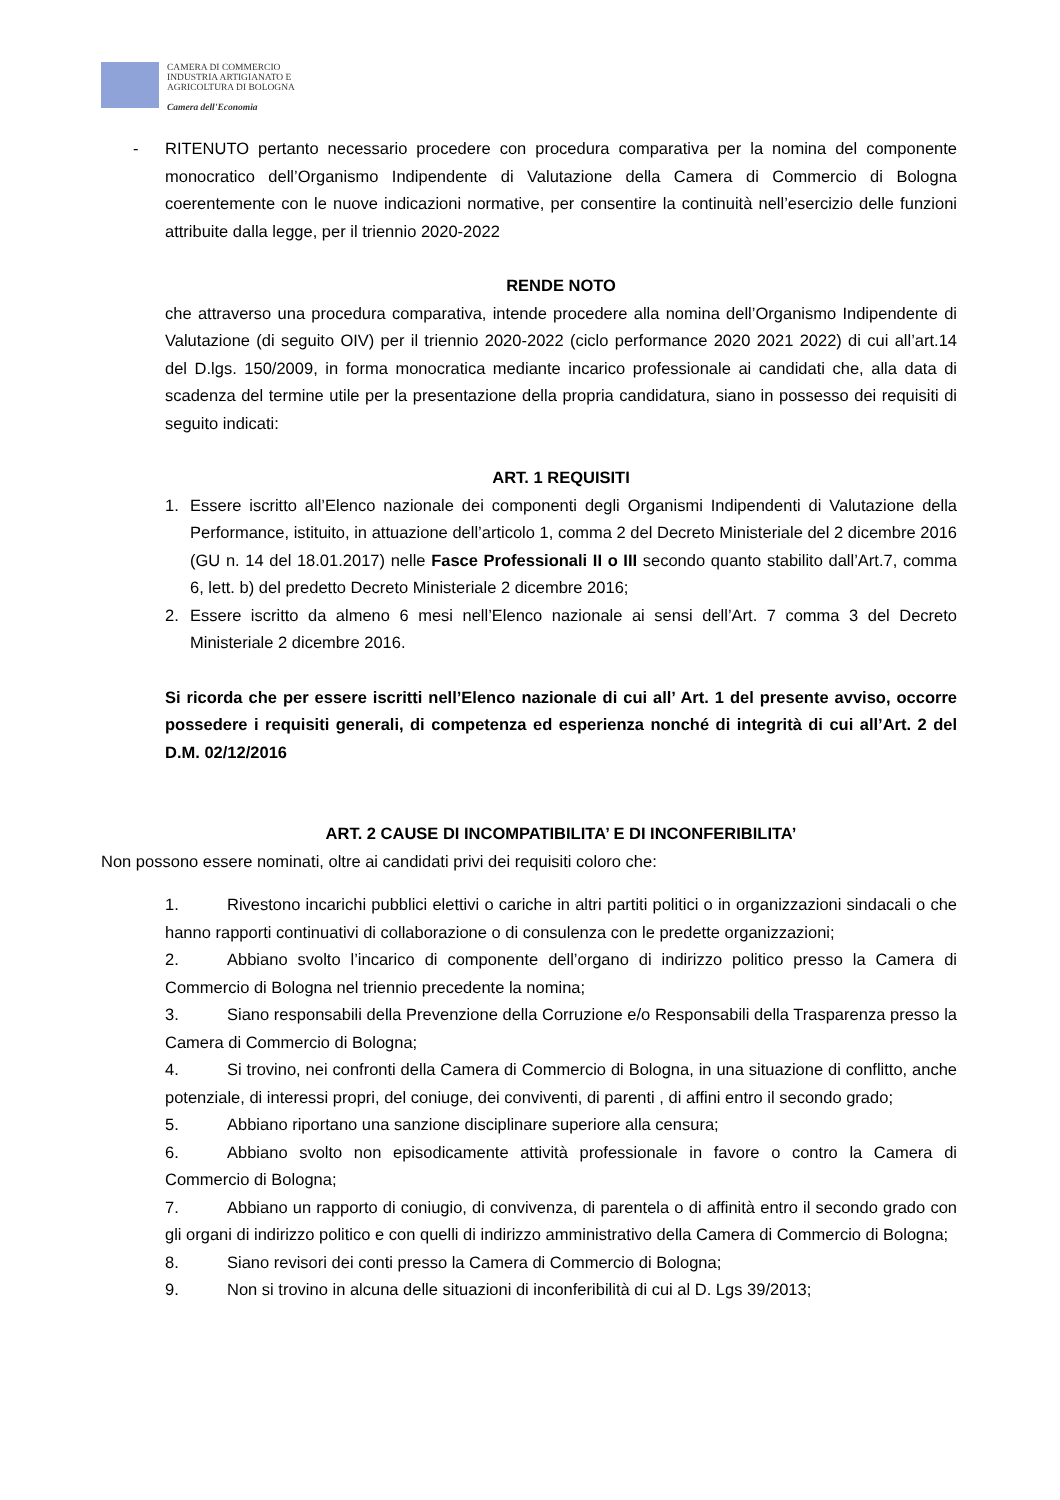CAMERA DI COMMERCIO
INDUSTRIA ARTIGIANATO E
AGRICOLTURA DI BOLOGNA
Camera dell'Economia
- RITENUTO pertanto necessario procedere con procedura comparativa per la nomina del componente monocratico dell’Organismo Indipendente di Valutazione della Camera di Commercio di Bologna coerentemente con le nuove indicazioni normative, per consentire la continuità nell’esercizio delle funzioni attribuite dalla legge, per il triennio 2020-2022
RENDE NOTO
che attraverso una procedura comparativa, intende procedere alla nomina dell’Organismo Indipendente di Valutazione (di seguito OIV) per il triennio 2020-2022 (ciclo performance 2020 2021 2022) di cui all’art.14 del D.lgs. 150/2009, in forma monocratica mediante incarico professionale ai candidati che, alla data di scadenza del termine utile per la presentazione della propria candidatura, siano in possesso dei requisiti di seguito indicati:
ART. 1 REQUISITI
1. Essere iscritto all’Elenco nazionale dei componenti degli Organismi Indipendenti di Valutazione della Performance, istituito, in attuazione dell’articolo 1, comma 2 del Decreto Ministeriale del 2 dicembre 2016 (GU n. 14 del 18.01.2017) nelle Fasce Professionali II o III secondo quanto stabilito dall’Art.7, comma 6, lett. b) del predetto Decreto Ministeriale 2 dicembre 2016;
2. Essere iscritto da almeno 6 mesi nell’Elenco nazionale ai sensi dell’Art. 7 comma 3 del Decreto Ministeriale 2 dicembre 2016.
Si ricorda che per essere iscritti nell’Elenco nazionale di cui all’ Art. 1 del presente avviso, occorre possedere i requisiti generali, di competenza ed esperienza nonché di integrità di cui all’Art. 2 del D.M. 02/12/2016
ART. 2 CAUSE DI INCOMPATIBILITA’ E DI INCONFERIBILITA’
Non possono essere nominati, oltre ai candidati privi dei requisiti coloro che:
1. Rivestono incarichi pubblici elettivi o cariche in altri partiti politici o in organizzazioni sindacali o che hanno rapporti continuativi di collaborazione o di consulenza con le predette organizzazioni;
2. Abbiano svolto l’incarico di componente dell’organo di indirizzo politico presso la Camera di Commercio di Bologna nel triennio precedente la nomina;
3. Siano responsabili della Prevenzione della Corruzione e/o Responsabili della Trasparenza presso la Camera di Commercio di Bologna;
4. Si trovino, nei confronti della Camera di Commercio di Bologna, in una situazione di conflitto, anche potenziale, di interessi propri, del coniuge, dei conviventi, di parenti , di affini entro il secondo grado;
5. Abbiano riportano una sanzione disciplinare superiore alla censura;
6. Abbiano svolto non episodicamente attività professionale in favore o contro la Camera di Commercio di Bologna;
7. Abbiano un rapporto di coniugio, di convivenza, di parentela o di affinità entro il secondo grado con gli organi di indirizzo politico e con quelli di indirizzo amministrativo della Camera di Commercio di Bologna;
8. Siano revisori dei conti presso la Camera di Commercio di Bologna;
9. Non si trovino in alcuna delle situazioni di inconferibilità di cui al D. Lgs 39/2013;